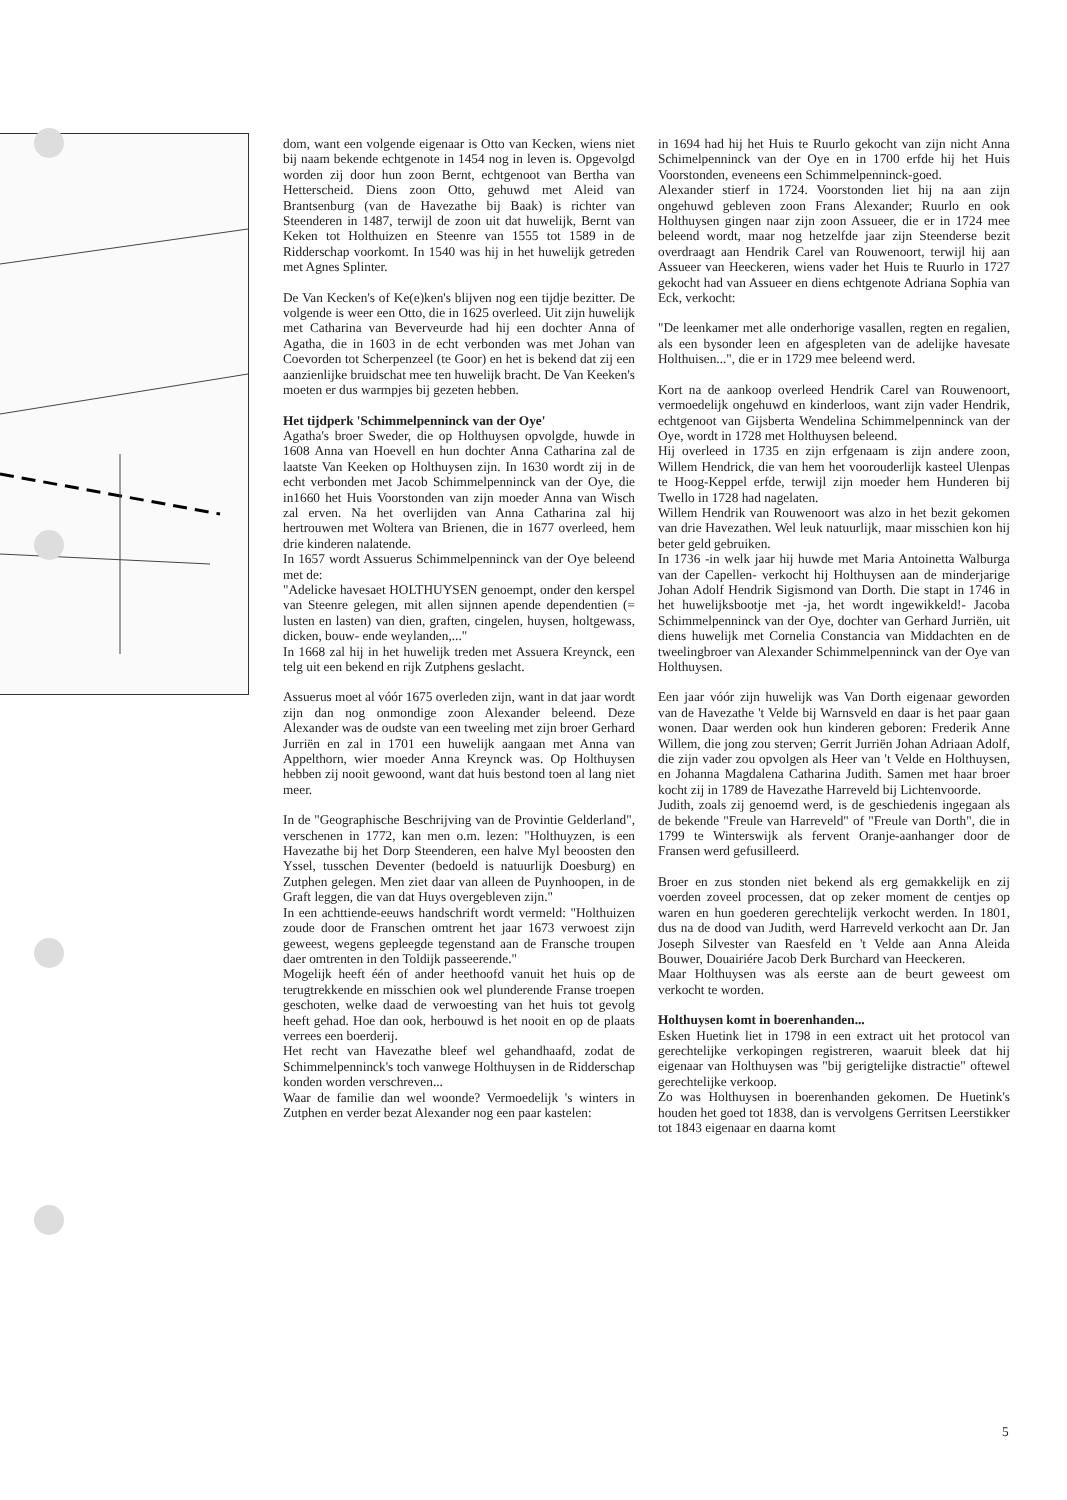dom, want een volgende eigenaar is Otto van Kecken, wiens niet bij naam bekende echtgenote in 1454 nog in leven is. Opgevolgd worden zij door hun zoon Bernt, echtgenoot van Bertha van Hetterscheid. Diens zoon Otto, gehuwd met Aleid van Brantsenburg (van de Havezathe bij Baak) is richter van Steenderen in 1487, terwijl de zoon uit dat huwelijk, Bernt van Keken tot Holthuizen en Steenre van 1555 tot 1589 in de Ridderschap voorkomt. In 1540 was hij in het huwelijk getreden met Agnes Splinter.
De Van Kecken's of Ke(e)ken's blijven nog een tijdje bezitter. De volgende is weer een Otto, die in 1625 overleed. Uit zijn huwelijk met Catharina van Beverveurde had hij een dochter Anna of Agatha, die in 1603 in de echt verbonden was met Johan van Coevorden tot Scherpenzeel (te Goor) en het is bekend dat zij een aanzienlijke bruidschat mee ten huwelijk bracht. De Van Keeken's moeten er dus warmpjes bij gezeten hebben.
Het tijdperk 'Schimmelpenninck van der Oye'
Agatha's broer Sweder, die op Holthuysen opvolgde, huwde in 1608 Anna van Hoevell en hun dochter Anna Catharina zal de laatste Van Keeken op Holthuysen zijn. In 1630 wordt zij in de echt verbonden met Jacob Schimmelpenninck van der Oye, die in1660 het Huis Voorstonden van zijn moeder Anna van Wisch zal erven. Na het overlijden van Anna Catharina zal hij hertrouwen met Woltera van Brienen, die in 1677 overleed, hem drie kinderen nalatende.
In 1657 wordt Assuerus Schimmelpenninck van der Oye beleend met de:
"Adelicke havesaet HOLTHUYSEN genoempt, onder den kerspel van Steenre gelegen, mit allen sijnnen apende dependentien (= lusten en lasten) van dien, graften, cingelen, huysen, holtgewass, dicken, bouw- ende weylanden,..."
In 1668 zal hij in het huwelijk treden met Assuera Kreynck, een telg uit een bekend en rijk Zutphens geslacht.
Assuerus moet al vóór 1675 overleden zijn, want in dat jaar wordt zijn dan nog onmondige zoon Alexander beleend. Deze Alexander was de oudste van een tweeling met zijn broer Gerhard Jurriën en zal in 1701 een huwelijk aangaan met Anna van Appelthorn, wier moeder Anna Kreynck was. Op Holthuysen hebben zij nooit gewoond, want dat huis bestond toen al lang niet meer.
In de "Geographische Beschrijving van de Provintie Gelderland", verschenen in 1772, kan men o.m. lezen: "Holthuyzen, is een Havezathe bij het Dorp Steenderen, een halve Myl beoosten den Yssel, tusschen Deventer (bedoeld is natuurlijk Doesburg) en Zutphen gelegen. Men ziet daar van alleen de Puynhoopen, in de Graft leggen, die van dat Huys overgebleven zijn."
In een achttiende-eeuws handschrift wordt vermeld: "Holthuizen zoude door de Franschen omtrent het jaar 1673 verwoest zijn geweest, wegens gepleegde tegenstand aan de Fransche troupen daer omtrenten in den Toldijk passeerende."
Mogelijk heeft één of ander heethoofd vanuit het huis op de terugtrekkende en misschien ook wel plunderende Franse troepen geschoten, welke daad de verwoesting van het huis tot gevolg heeft gehad. Hoe dan ook, herbouwd is het nooit en op de plaats verrees een boerderij.
Het recht van Havezathe bleef wel gehandhaafd, zodat de Schimmelpenninck's toch vanwege Holthuysen in de Ridderschap konden worden verschreven...
Waar de familie dan wel woonde? Vermoedelijk 's winters in Zutphen en verder bezat Alexander nog een paar kastelen:
in 1694 had hij het Huis te Ruurlo gekocht van zijn nicht Anna Schimelpenninck van der Oye en in 1700 erfde hij het Huis Voorstonden, eveneens een Schimmelpenninck-goed.
Alexander stierf in 1724. Voorstonden liet hij na aan zijn ongehuwd gebleven zoon Frans Alexander; Ruurlo en ook Holthuysen gingen naar zijn zoon Assueer, die er in 1724 mee beleend wordt, maar nog hetzelfde jaar zijn Steenderse bezit overdraagt aan Hendrik Carel van Rouwenoort, terwijl hij aan Assueer van Heeckeren, wiens vader het Huis te Ruurlo in 1727 gekocht had van Assueer en diens echtgenote Adriana Sophia van Eck, verkocht:
"De leenkamer met alle onderhorige vasallen, regten en regalien, als een bysonder leen en afgespleten van de adelijke havesate Holthuisen...", die er in 1729 mee beleend werd.
Kort na de aankoop overleed Hendrik Carel van Rouwenoort, vermoedelijk ongehuwd en kinderloos, want zijn vader Hendrik, echtgenoot van Gijsberta Wendelina Schimmelpenninck van der Oye, wordt in 1728 met Holthuysen beleend.
Hij overleed in 1735 en zijn erfgenaam is zijn andere zoon, Willem Hendrick, die van hem het voorouderlijk kasteel Ulenpas te Hoog-Keppel erfde, terwijl zijn moeder hem Hunderen bij Twello in 1728 had nagelaten.
Willem Hendrik van Rouwenoort was alzo in het bezit gekomen van drie Havezathen. Wel leuk natuurlijk, maar misschien kon hij beter geld gebruiken.
In 1736 -in welk jaar hij huwde met Maria Antoinetta Walburga van der Capellen- verkocht hij Holthuysen aan de minderjarige Johan Adolf Hendrik Sigismond van Dorth. Die stapt in 1746 in het huwelijksbootje met -ja, het wordt ingewikkeld!- Jacoba Schimmelpenninck van der Oye, dochter van Gerhard Jurriën, uit diens huwelijk met Cornelia Constancia van Middachten en de tweelingbroer van Alexander Schimmelpenninck van der Oye van Holthuysen.
Een jaar vóór zijn huwelijk was Van Dorth eigenaar geworden van de Havezathe 't Velde bij Warnsveld en daar is het paar gaan wonen. Daar werden ook hun kinderen geboren: Frederik Anne Willem, die jong zou sterven; Gerrit Jurriën Johan Adriaan Adolf, die zijn vader zou opvolgen als Heer van 't Velde en Holthuysen, en Johanna Magdalena Catharina Judith. Samen met haar broer kocht zij in 1789 de Havezathe Harreveld bij Lichtenvoorde.
Judith, zoals zij genoemd werd, is de geschiedenis ingegaan als de bekende "Freule van Harreveld" of "Freule van Dorth", die in 1799 te Winterswijk als fervent Oranje-aanhanger door de Fransen werd gefusilleerd.
Broer en zus stonden niet bekend als erg gemakkelijk en zij voerden zoveel processen, dat op zeker moment de centjes op waren en hun goederen gerechtelijk verkocht werden. In 1801, dus na de dood van Judith, werd Harreveld verkocht aan Dr. Jan Joseph Silvester van Raesfeld en 't Velde aan Anna Aleida Bouwer, Douairiére Jacob Derk Burchard van Heeckeren.
Maar Holthuysen was als eerste aan de beurt geweest om verkocht te worden.
Holthuysen komt in boerenhanden...
Esken Huetink liet in 1798 in een extract uit het protocol van gerechtelijke verkopingen registreren, waaruit bleek dat hij eigenaar van Holthuysen was "bij gerigtelijke distractie" oftewel gerechtelijke verkoop.
Zo was Holthuysen in boerenhanden gekomen. De Huetink's houden het goed tot 1838, dan is vervolgens Gerritsen Leerstikker tot 1843 eigenaar en daarna komt
5